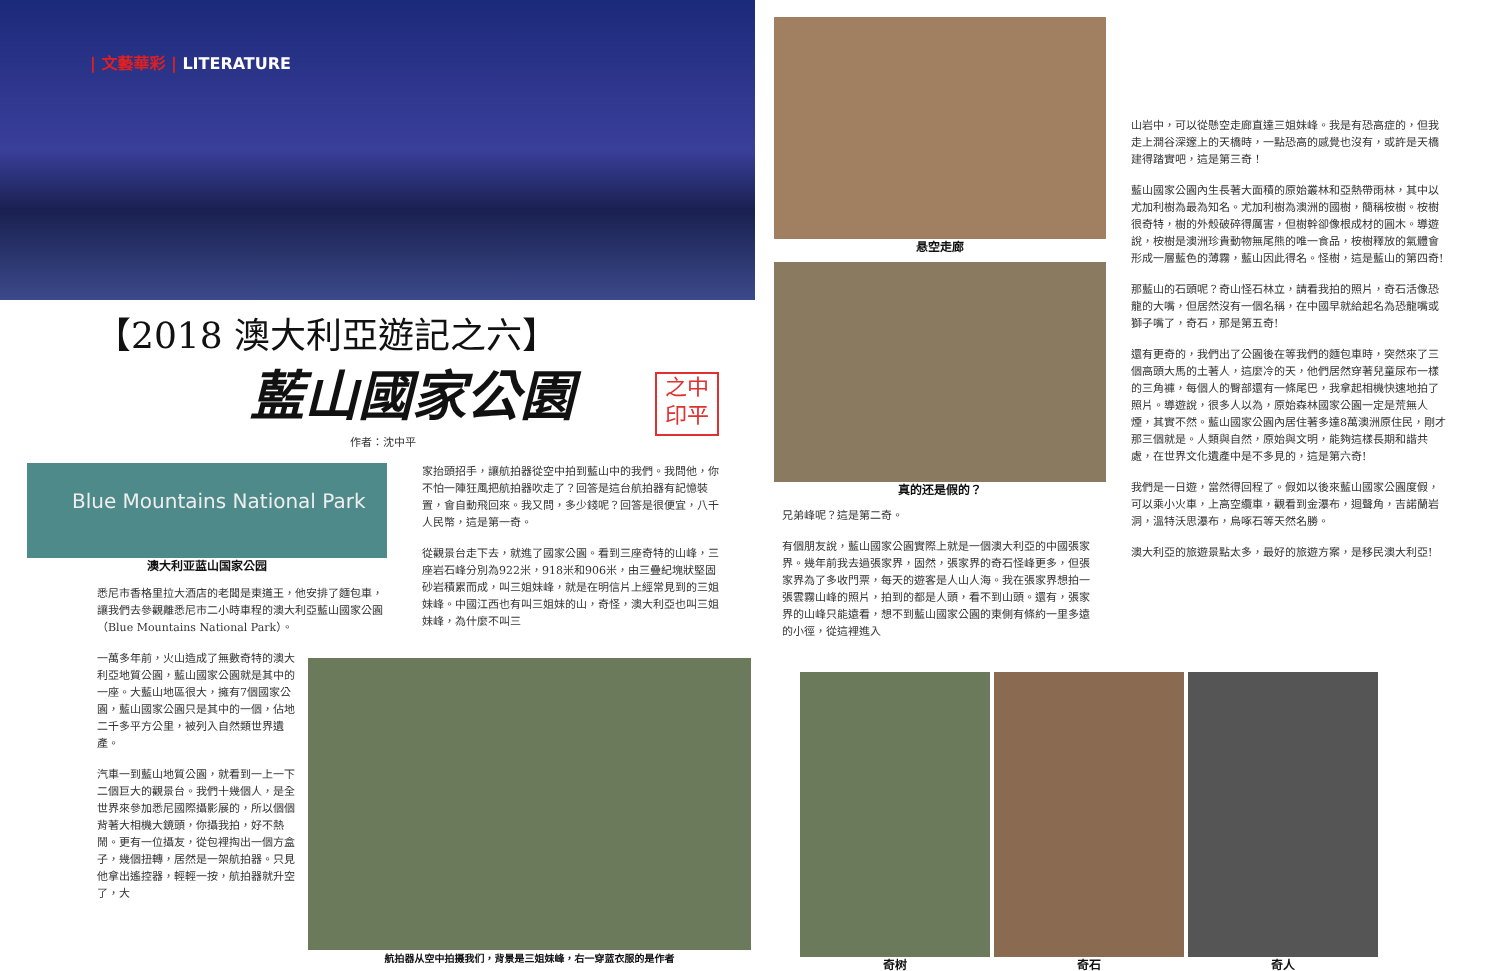| 文藝華彩 | LITERATURE
【2018 澳大利亞遊記之六】
藍山國家公園
之中
印平
作者：沈中平
Blue Mountains National Park
澳大利亚蓝山国家公园
悉尼市香格里拉大酒店的老闆是東道王，他安排了麵包車，讓我們去參觀離悉尼市二小時車程的澳大利亞藍山國家公園（Blue Mountains National Park）。
一萬多年前，火山造成了無數奇特的澳大利亞地質公園，藍山國家公園就是其中的一座。大藍山地區很大，擁有7個國家公園，藍山國家公園只是其中的一個，佔地二千多平方公里，被列入自然類世界遺產。
汽車一到藍山地質公園，就看到一上一下二個巨大的觀景台。我們十幾個人，是全世界來參加悉尼國際攝影展的，所以個個背著大相機大鏡頭，你攝我拍，好不熱鬧。更有一位攝友，從包裡掏出一個方盒子，幾個扭轉，居然是一架航拍器。只見他拿出遙控器，輕輕一按，航拍器就升空了，大
家抬頭招手，讓航拍器從空中拍到藍山中的我們。我問他，你不怕一陣狂風把航拍器吹走了？回答是這台航拍器有記憶裝置，會自動飛回來。我又問，多少錢呢？回答是很便宜，八千人民幣，這是第一奇。
從觀景台走下去，就進了國家公園。看到三座奇特的山峰，三座岩石峰分別為922米，918米和906米，由三疊紀塊狀堅固砂岩積累而成，叫三姐妹峰，就是在明信片上經常見到的三姐妹峰。中國江西也有叫三姐妹的山，奇怪，澳大利亞也叫三姐妹峰，為什麼不叫三
航拍器从空中拍摄我们，背景是三姐妹峰，右一穿蓝衣服的是作者
悬空走廊
真的还是假的？
兄弟峰呢？這是第二奇。
有個朋友說，藍山國家公園實際上就是一個澳大利亞的中國張家界。幾年前我去過張家界，固然，張家界的奇石怪峰更多，但張家界為了多收門票，每天的遊客是人山人海。我在張家界想拍一張雲霧山峰的照片，拍到的都是人頭，看不到山頭。還有，張家界的山峰只能遠看，想不到藍山國家公園的東側有條約一里多遠的小徑，從這裡進入
山岩中，可以從懸空走廊直達三姐妹峰。我是有恐高症的，但我走上澗谷深邃上的天橋時，一點恐高的感覺也沒有，或許是天橋建得踏實吧，這是第三奇！
藍山國家公園內生長著大面積的原始叢林和亞熱帶雨林，其中以尤加利樹為最為知名。尤加利樹為澳洲的國樹，簡稱桉樹。桉樹很奇特，樹的外殼破碎得厲害，但樹幹卻像根成材的圓木。導遊說，桉樹是澳洲珍貴動物無尾熊的唯一食品，桉樹釋放的氣體會形成一層藍色的薄霧，藍山因此得名。怪樹，這是藍山的第四奇!
那藍山的石頭呢？奇山怪石林立，請看我拍的照片，奇石活像恐龍的大嘴，但居然沒有一個名稱，在中國早就給起名為恐龍嘴或獅子嘴了，奇石，那是第五奇!
還有更奇的，我們出了公園後在等我們的麵包車時，突然來了三個高頭大馬的土著人，這麼冷的天，他們居然穿著兒童尿布一樣的三角褲，每個人的臀部還有一條尾巴，我拿起相機快速地拍了照片。導遊說，很多人以為，原始森林國家公園一定是荒無人煙，其實不然。藍山國家公園內居住著多達8萬澳洲原住民，剛才那三個就是。人類與自然，原始與文明，能夠這樣長期和諧共處，在世界文化遺產中是不多見的，這是第六奇!
我們是一日遊，當然得回程了。假如以後來藍山國家公園度假，可以乘小火車，上高空纜車，觀看到金瀑布，迴聲角，吉諾蘭岩洞，溫特沃思瀑布，烏啄石等天然名勝。
澳大利亞的旅遊景點太多，最好的旅遊方案，是移民澳大利亞!
奇树 奇石 奇人